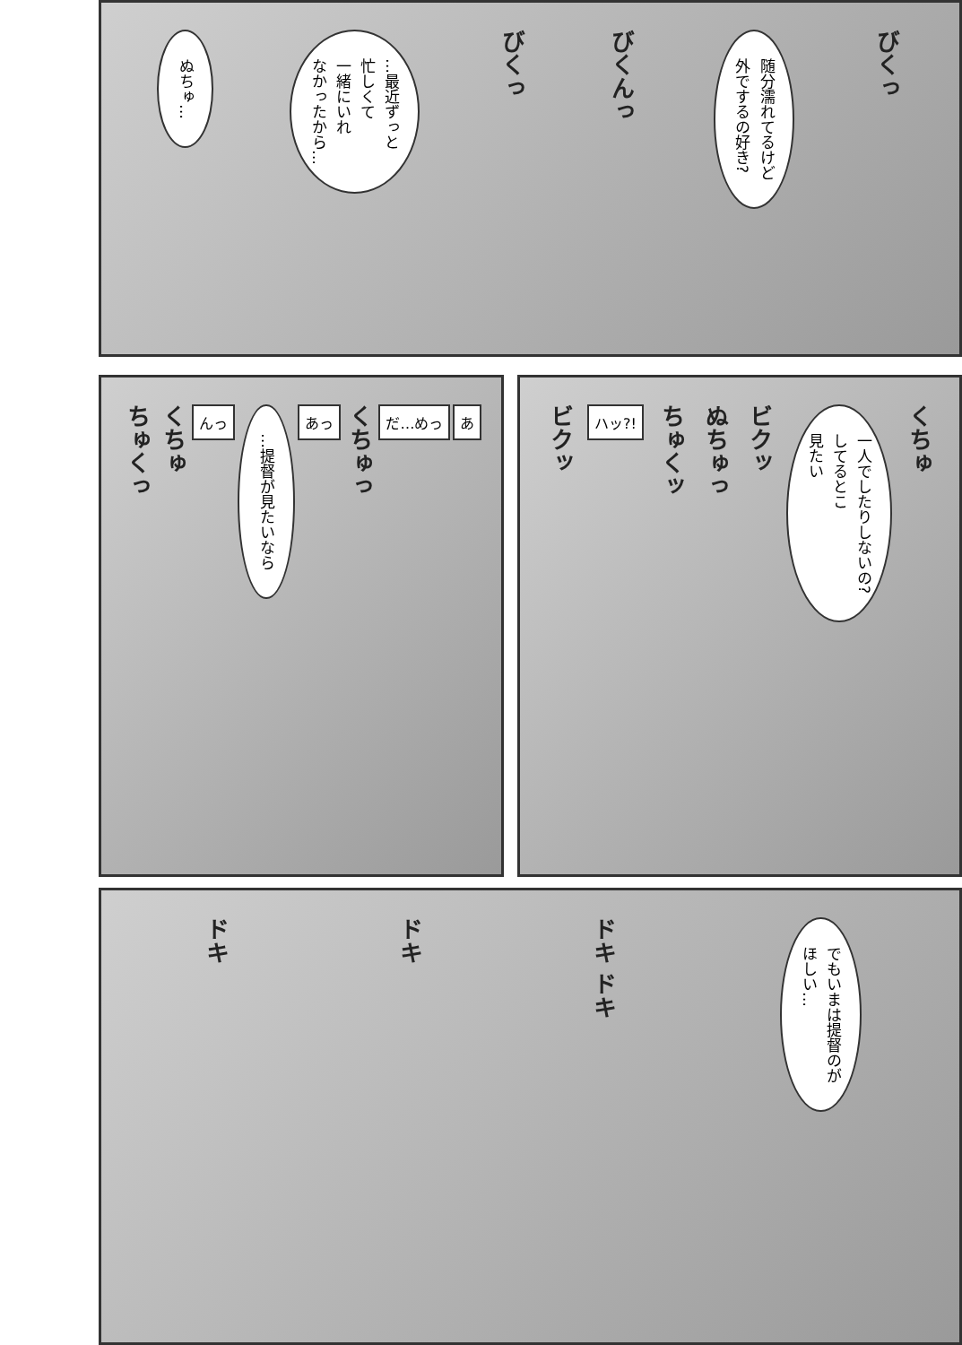びくっ
随分濡れてるけど
外でするの好き?
びくんっ びくっ
…最近ずっと
忙しくて
一緒にいれ
なかったから…
ぬちゅ…
くちゅ
一人でしたりしないの?
してるとこ
見たい
ビクッ ぬちゅっ ちゅくッ ハッ?! ビクッ
あ だ…めっ くちゅっ あっ
…提督が見たいなら
んっ くちゅ ちゅくっ
でもいまは提督のが
ほしい…
ドキ ドキ ドキ ドキ